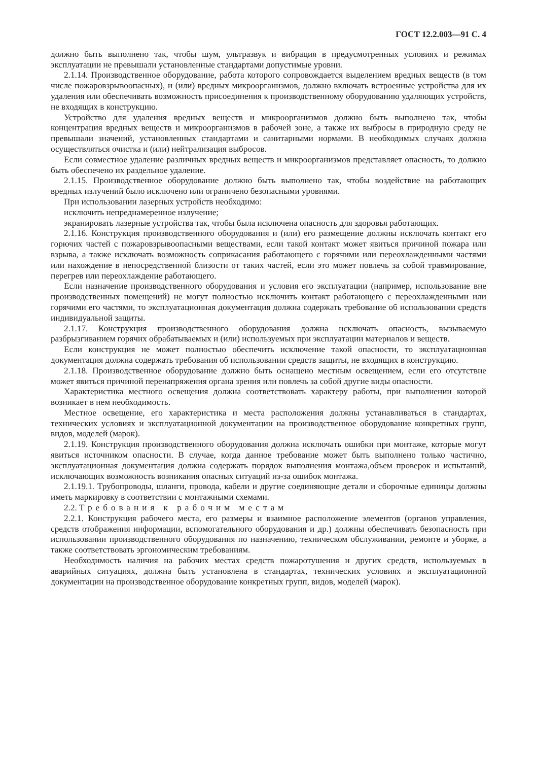ГОСТ 12.2.003—91 С. 4
должно быть выполнено так, чтобы шум, ультразвук и вибрация в предусмотренных условиях и режимах эксплуатации не превышали установленные стандартами допустимые уровни.
2.1.14. Производственное оборудование, работа которого сопровождается выделением вредных веществ (в том числе пожаровзрывоопасных), и (или) вредных микроорганизмов, должно включать встроенные устройства для их удаления или обеспечивать возможность присоединения к производственному оборудованию удаляющих устройств, не входящих в конструкцию.
Устройство для удаления вредных веществ и микроорганизмов должно быть выполнено так, чтобы концентрация вредных веществ и микроорганизмов в рабочей зоне, а также их выбросы в природную среду не превышали значений, установленных стандартами и санитарными нормами. В необходимых случаях должна осуществляться очистка и (или) нейтрализация выбросов.
Если совместное удаление различных вредных веществ и микроорганизмов представляет опасность, то должно быть обеспечено их раздельное удаление.
2.1.15. Производственное оборудование должно быть выполнено так, чтобы воздействие на работающих вредных излучений было исключено или ограничено безопасными уровнями.
При использовании лазерных устройств необходимо:
исключить непреднамеренное излучение;
экранировать лазерные устройства так, чтобы была исключена опасность для здоровья работающих.
2.1.16. Конструкция производственного оборудования и (или) его размещение должны исключать контакт его горючих частей с пожаровзрывоопасными веществами, если такой контакт может явиться причиной пожара или взрыва, а также исключать возможность соприкасания работающего с горячими или переохлажденными частями или нахождение в непосредственной близости от таких частей, если это может повлечь за собой травмирование, перегрев или переохлаждение работающего.
Если назначение производственного оборудования и условия его эксплуатации (например, использование вне производственных помещений) не могут полностью исключить контакт работающего с переохлажденными или горячими его частями, то эксплуатационная документация должна содержать требование об использовании средств индивидуальной защиты.
2.1.17. Конструкция производственного оборудования должна исключать опасность, вызываемую разбрызгиванием горячих обрабатываемых и (или) используемых при эксплуатации материалов и веществ.
Если конструкция не может полностью обеспечить исключение такой опасности, то эксплуатационная документация должна содержать требования об использовании средств защиты, не входящих в конструкцию.
2.1.18. Производственное оборудование должно быть оснащено местным освещением, если его отсутствие может явиться причиной перенапряжения органа зрения или повлечь за собой другие виды опасности.
Характеристика местного освещения должна соответствовать характеру работы, при выполнении которой возникает в нем необходимость.
Местное освещение, его характеристика и места расположения должны устанавливаться в стандартах, технических условиях и эксплуатационной документации на производственное оборудование конкретных групп, видов, моделей (марок).
2.1.19. Конструкция производственного оборудования должна исключать ошибки при монтаже, которые могут явиться источником опасности. В случае, когда данное требование может быть выполнено только частично, эксплуатационная документация должна содержать порядок выполнения монтажа,объем проверок и испытаний, исключающих возможность возникания опасных ситуаций из-за ошибок монтажа.
2.1.19.1. Трубопроводы, шланги, провода, кабели и другие соединяющие детали и сборочные единицы должны иметь маркировку в соответствии с монтажными схемами.
2.2. Требования к рабочим местам
2.2.1. Конструкция рабочего места, его размеры и взаимное расположение элементов (органов управления, средств отображения информации, вспомогательного оборудования и др.) должны обеспечивать безопасность при использовании производственного оборудования по назначению, техническом обслуживании, ремонте и уборке, а также соответствовать эргономическим требованиям.
Необходимость наличия на рабочих местах средств пожаротушения и других средств, используемых в аварийных ситуациях, должна быть установлена в стандартах, технических условиях и эксплуатационной документации на производственное оборудование конкретных групп, видов, моделей (марок).